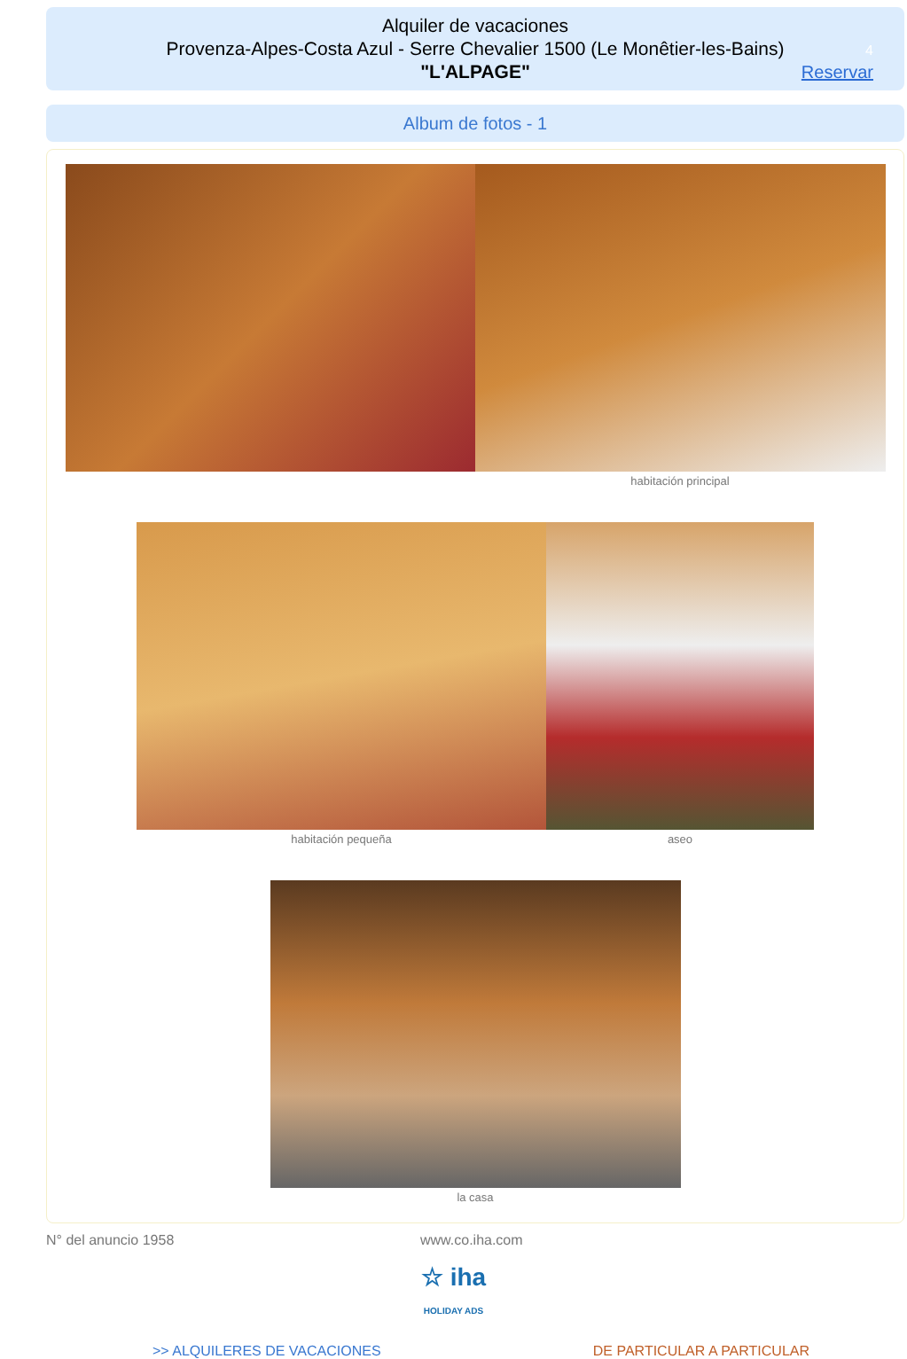Alquiler de vacaciones
Provenza-Alpes-Costa Azul - Serre Chevalier 1500 (Le Monêtier-les-Bains)
"L'ALPAGE"
4
Reservar
Album de fotos - 1
habitación principal
habitación pequeña aseo
la casa
N° del anuncio 1958 www.co.iha.com
☆ iha
HOLIDAY ADS
>> ALQUILERES DE VACACIONES DE PARTICULAR A PARTICULAR